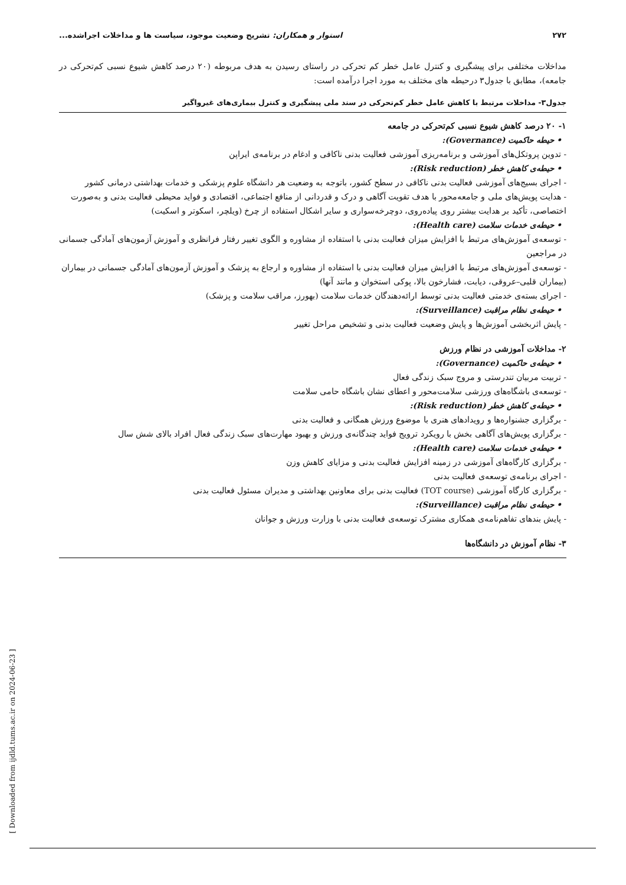٢٧٢ استوار و همکاران: تشریح وضعیت موجود، سیاست ها و مداخلات اجراشده...
مداخلات مختلفی برای پیشگیری و کنترل عامل خطر کم تحرکی در راستای رسیدن به هدف مربوطه (۲۰ درصد کاهش شیوع نسبی کم‌تحرکی در جامعه)، مطابق با جدول۳ درحیطه های مختلف به مورد اجرا درآمده است:
جدول۳- مداخلات مرتبط با کاهش عامل خطر کم‌تحرکی در سند ملی پیشگیری و کنترل بیماری‌های غیرواگیر
| ۱- ۲۰ درصد کاهش شیوع نسبی کم‌تحرکی در جامعه • حیطه حاکمیت (Governance): - تدوین پروتکل‌های آموزشی و برنامه‌ریزی آموزشی فعالیت بدنی ناکافی و ادغام در برنامه‌ی ایراپن • حیطه‌ی کاهش خطر (Risk reduction): - اجرای بسیج‌های آموزشی فعالیت بدنی ناکافی در سطح کشور، باتوجه به وضعیت هر دانشگاه علوم پزشکی و خدمات بهداشتی درمانی کشور - هدایت پویش‌های ملی و جامعه‌محور با هدف تقویت آگاهی و درک و قدردانی از منافع اجتماعی، اقتصادی و فواید محیطی فعالیت بدنی و به‌صورت اختصاصی، تأکید بر هدایت بیشتر روی پیاده‌روی، دوچرخه‌سواری و سایر اشکال استفاده از چرخ (ویلچر، اسکوتر و اسکیت) • حیطه‌ی خدمات سلامت (Health care): - توسعه‌ی آموزش‌های مرتبط با افزایش میزان فعالیت بدنی با استفاده از مشاوره و الگوی تغییر رفتار فرانظری و آموزش آزمون‌های آمادگی جسمانی در مراجعین - توسعه‌ی آموزش‌های مرتبط با افزایش میزان فعالیت بدنی با استفاده از مشاوره و ارجاع به پزشک و آموزش آزمون‌های آمادگی جسمانی در بیماران (بیماران قلبی–عروقی، دیابت، فشارخون بالا، پوکی استخوان و مانند آنها) - اجرای بسته‌ی خدمتی فعالیت بدنی توسط ارائه‌دهندگان خدمات سلامت (بهورز، مراقب سلامت و پزشک) • حیطه‌ی نظام مراقبت (Surveillance): - پایش اثربخشی آموزش‌ها و پایش وضعیت فعالیت بدنی و تشخیص مراحل تغییر ۲- مداخلات آموزشی در نظام ورزش • حیطه‌ی حاکمیت (Governance): - تربیت مربیان تندرستی و مروج سبک زندگی فعال - توسعه‌ی باشگاه‌های ورزشی سلامت‌محور و اعطای نشان باشگاه حامی سلامت • حیطه‌ی کاهش خطر (Risk reduction): - برگزاری جشنواره‌ها و رویدادهای هنری با موضوع ورزش همگانی و فعالیت بدنی - برگزاری پویش‌های آگاهی بخش با رویکرد ترویج فواید چندگانه‌ی ورزش و بهبود مهارت‌های سبک زندگی فعال افراد بالای شش سال • حیطه‌ی خدمات سلامت (Health care): - برگزاری کارگاه‌های آموزشی در زمینه افزایش فعالیت بدنی و مزایای کاهش وزن - اجرای برنامه‌ی توسعه‌ی فعالیت بدنی - برگزاری کارگاه آموزشی (TOT course) فعالیت بدنی برای معاونین بهداشتی و مدیران مسئول فعالیت بدنی • حیطه‌ی نظام مراقبت (Surveillance): - پایش بندهای تفاهم‌نامه‌ی همکاری مشترک توسعه‌ی فعالیت بدنی با وزارت ورزش و جوانان ۳- نظام آموزش در دانشگاه‌ها |
[ Downloaded from ijdld.tums.ac.ir on 2024-06-23 ]